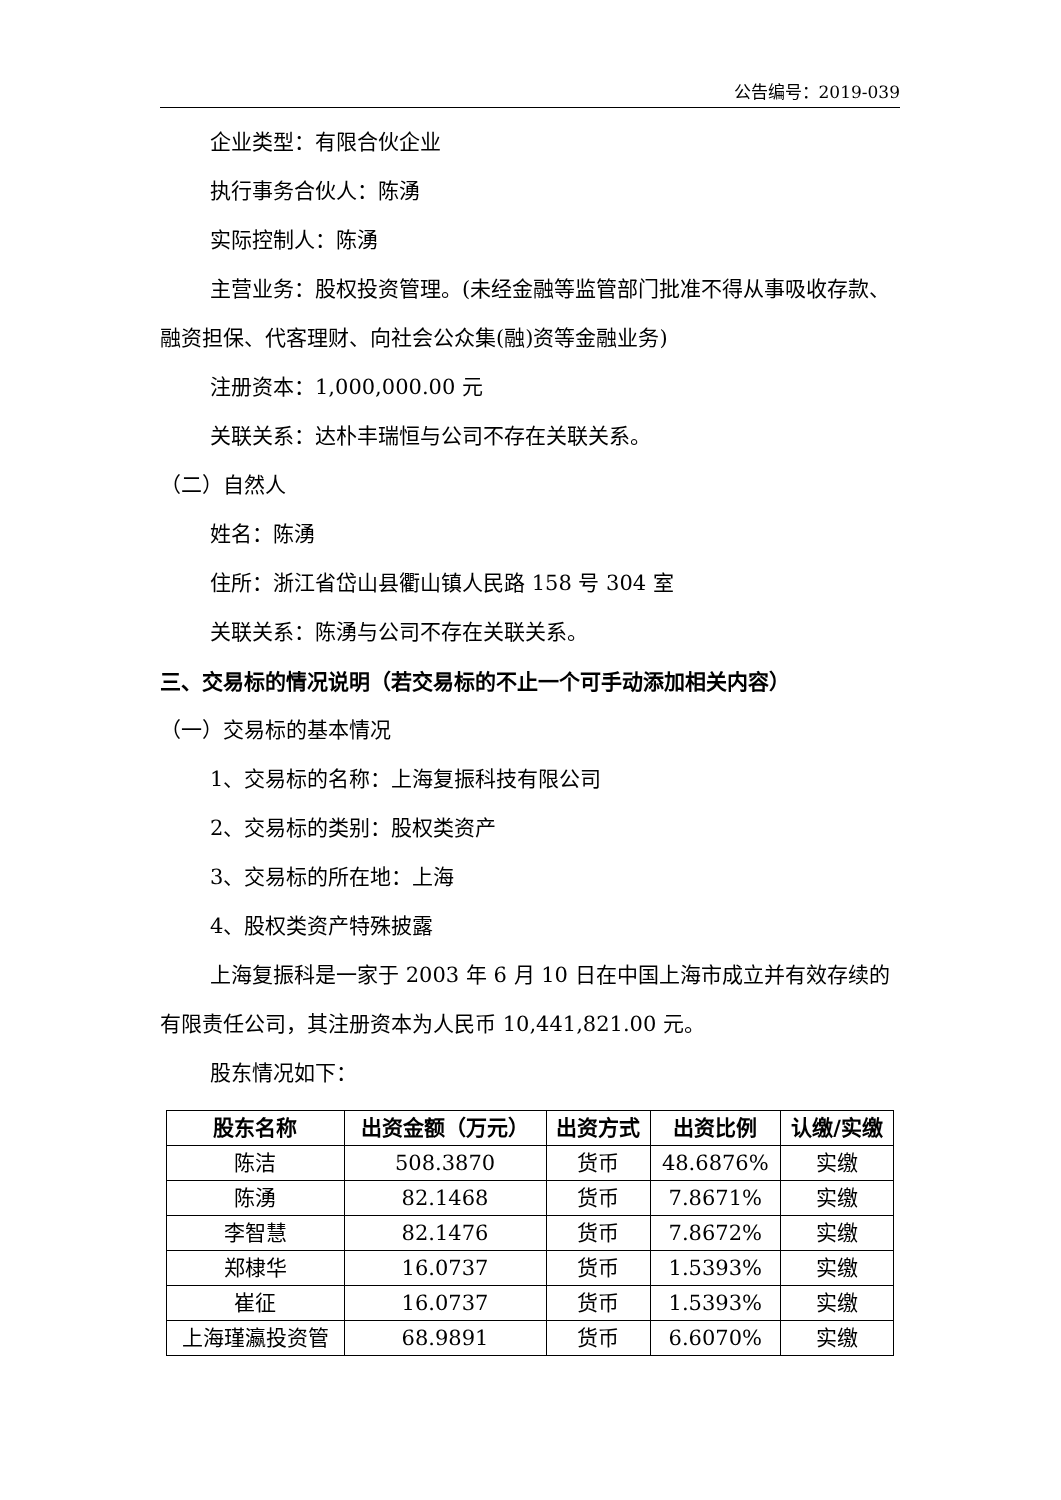公告编号：2019-039
企业类型：有限合伙企业
执行事务合伙人：陈湧
实际控制人：陈湧
主营业务：股权投资管理。(未经金融等监管部门批准不得从事吸收存款、融资担保、代客理财、向社会公众集(融)资等金融业务)
注册资本：1,000,000.00 元
关联关系：达朴丰瑞恒与公司不存在关联关系。
（二）自然人
姓名：陈湧
住所：浙江省岱山县衢山镇人民路 158 号 304 室
关联关系：陈湧与公司不存在关联关系。
三、交易标的情况说明（若交易标的不止一个可手动添加相关内容）
（一）交易标的基本情况
1、交易标的名称：上海复振科技有限公司
2、交易标的类别：股权类资产
3、交易标的所在地：上海
4、股权类资产特殊披露
上海复振科是一家于 2003 年 6 月 10 日在中国上海市成立并有效存续的有限责任公司，其注册资本为人民币 10,441,821.00 元。
股东情况如下：
| 股东名称 | 出资金额（万元） | 出资方式 | 出资比例 | 认缴/实缴 |
| --- | --- | --- | --- | --- |
| 陈洁 | 508.3870 | 货币 | 48.6876% | 实缴 |
| 陈湧 | 82.1468 | 货币 | 7.8671% | 实缴 |
| 李智慧 | 82.1476 | 货币 | 7.8672% | 实缴 |
| 郑棣华 | 16.0737 | 货币 | 1.5393% | 实缴 |
| 崔征 | 16.0737 | 货币 | 1.5393% | 实缴 |
| 上海瑾瀛投资管 | 68.9891 | 货币 | 6.6070% | 实缴 |